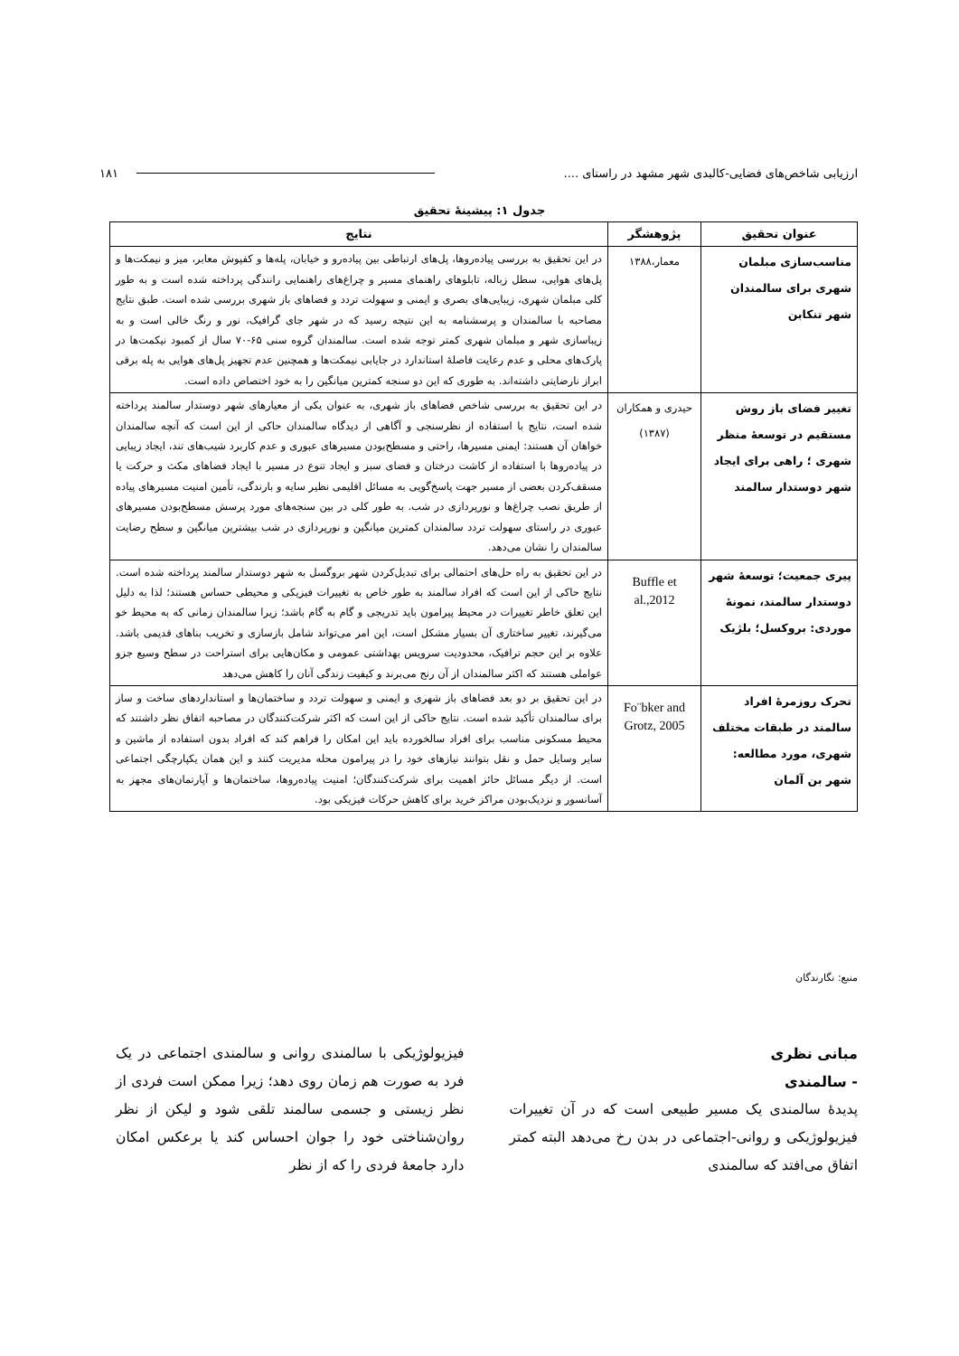ارزیابی شاخص‌های فضایی-کالبدی شهر مشهد در راستای .... ۱۸۱
جدول ۱: پیشینهٔ تحقیق
| عنوان تحقیق | پژوهشگر | نتایج |
| --- | --- | --- |
| مناسب‌سازی مبلمان شهری برای سالمندان شهر تنکابن | معمار،۱۳۸۸ | در این تحقیق به بررسی پیاده‌روها، پل‌های ارتباطی بین پیاده‌رو و خیابان، پله‌ها و کفپوش معابر، میز و نیمکت‌ها و پل‌های هوایی، سطل زباله، تابلوهای راهنمای مسیر و چراغ‌های راهنمایی رانندگی پرداخته شده است و به طور کلی مبلمان شهری، زیبایی‌های بصری و ایمنی و سهولت تردد و فضاهای باز شهری بررسی شده است. طبق نتایج مصاحبه با سالمندان و پرسشنامه به این نتیجه رسید که در شهر جای گرافیک، نور و رنگ خالی است و به زیباسازی شهر و مبلمان شهری کمتر توجه شده است. سالمندان گروه سنی ۶۵-۷۰ سال از کمبود نیکمت‌ها در پارک‌های محلی و عدم رعایت فاصلهٔ استاندارد در جایابی نیمکت‌ها و همچنین عدم تجهیز پل‌های هوایی به پله برقی ابراز نارضایتی داشته‌اند. به طوری که این دو سنجه کمترین میانگین را به خود اختصاص داده است. |
| تغییر فضای باز روش مستقیم در توسعهٔ منظر شهری ؛ راهی برای ایجاد شهر دوستدار سالمند | حیدری و همکاران (۱۳۸۷) | در این تحقیق به بررسی شاخص فضاهای باز شهری، به عنوان یکی از معیارهای شهر دوستدار سالمند پرداخته شده است، نتایج با استفاده از نظرسنجی و آگاهی از دیدگاه سالمندان حاکی از این است که آنچه سالمندان خواهان آن هستند: ایمنی مسیرها، راحتی و مسطح‌بودن مسیرهای عبوری و عدم کاربرد شیب‌های تند، ایجاد زیبایی در پیاده‌روها با استفاده از کاشت درختان و فضای سبز و ایجاد تنوع در مسیر با ایجاد فضاهای مکث و حرکت یا مسقف‌کردن بعضی از مسیر جهت پاسخ‌گویی به مسائل اقلیمی نظیر سایه و بارندگی، تأمین امنیت مسیرهای پیاده از طریق نصب چراغ‌ها و نورپردازی در شب. به طور کلی در بین سنجه‌های مورد پرسش مسطح‌بودن مسیرهای عبوری در راستای سهولت تردد سالمندان کمترین میانگین و نورپردازی در شب بیشترین میانگین و سطح رضایت سالمندان را نشان می‌دهد. |
| پیری جمعیت؛ توسعهٔ شهر دوستدار سالمند، نمونهٔ موردی: بروکسل؛ بلژیک | Buffle et al.,2012 | در این تحقیق به راه حل‌های احتمالی برای تبدیل‌کردن شهر بروگسل به شهر دوستدار سالمند پرداخته شده است. نتایج حاکی از این است که افراد سالمند به طور خاص به تغییرات فیزیکی و محیطی حساس هستند؛ لذا به دلیل این تعلق خاطر تغییرات در محیط پیرامون باید تدریجی و گام به گام باشد؛ زیرا سالمندان زمانی که به محیط خو می‌گیرند، تغییر ساختاری آن بسیار مشکل است، این امر می‌تواند شامل بازسازی و تخریب بناهای قدیمی باشد. علاوه بر این حجم ترافیک، محدودیت سرویس بهداشتی عمومی و مکان‌هایی برای استراحت در سطح وسیع جزو عواملی هستند که اکثر سالمندان از آن رنج می‌برند و کیفیت زندگی آنان را کاهش می‌دهد |
| تحرک روزمرهٔ افراد سالمند در طبقات مختلف شهری، مورد مطالعه: شهر بن آلمان | Fo¨bker and Grotz, 2005 | در این تحقیق بر دو بعد فضاهای باز شهری و ایمنی و سهولت تردد و ساختمان‌ها و استانداردهای ساخت و ساز برای سالمندان تأکید شده است. نتایج حاکی از این است که اکثر شرکت‌کنندگان در مصاحبه اتفاق نظر داشتند که محیط مسکونی مناسب برای افراد سالخورده باید این امکان را فراهم کند که افراد بدون استفاده از ماشین و سایر وسایل حمل و نقل بتوانند نیازهای خود را در پیرامون محله مدیریت کنند و این همان یکپارچگی اجتماعی است. از دیگر مسائل حائز اهمیت برای شرکت‌کنندگان؛ امنیت پیاده‌روها، ساختمان‌ها و آپارتمان‌های مجهز به آسانسور و نزدیک‌بودن مراکز خرید برای کاهش حرکات فیزیکی بود. |
منبع: نگارندگان
مبانی نظری
- سالمندی
پدیدهٔ سالمندی یک مسیر طبیعی است که در آن تغییرات فیزیولوژیکی و روانی-اجتماعی در بدن رخ می‌دهد البته کمتر اتفاق می‌افتد که سالمندی
فیزیولوژیکی با سالمندی روانی و سالمندی اجتماعی در یک فرد به صورت هم زمان روی دهد؛ زیرا ممکن است فردی از نظر زیستی و جسمی سالمند تلقی شود و لیکن از نظر روان‌شناختی خود را جوان احساس کند یا برعکس امکان دارد جامعهٔ فردی را که از نظر